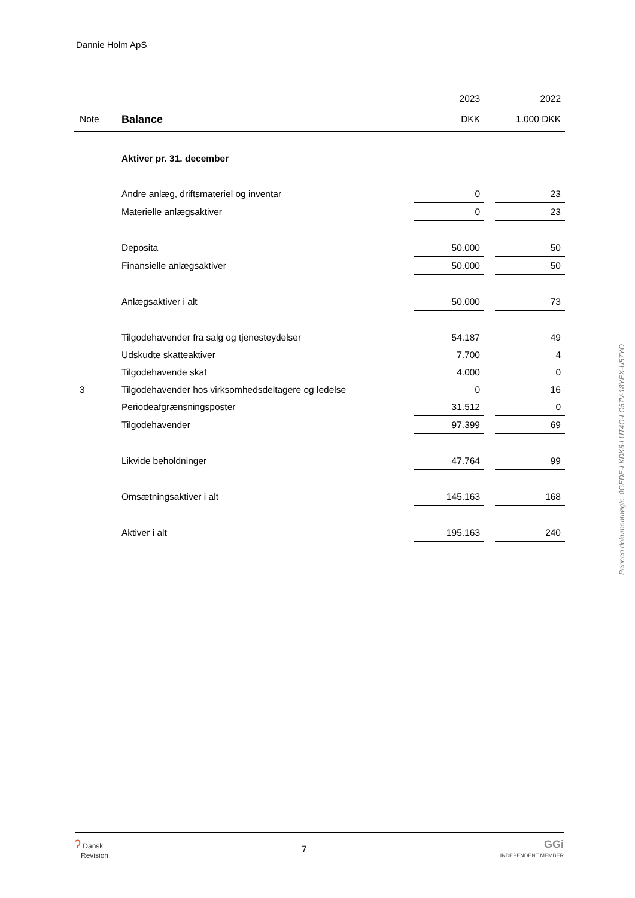Dannie Holm ApS
| | | 2023 | | 2022 |
| Note | Balance | DKK | | 1.000 DKK |
| | Aktiver pr. 31. december | | | |
| | Andre anlæg, driftsmateriel og inventar | 0 | | 23 |
| | Materielle anlægsaktiver | 0 | | 23 |
| | Deposita | 50.000 | | 50 |
| | Finansielle anlægsaktiver | 50.000 | | 50 |
| | Anlægsaktiver i alt | 50.000 | | 73 |
| | Tilgodehavender fra salg og tjenesteydelser | 54.187 | | 49 |
| | Udskudte skatteaktiver | 7.700 | | 4 |
| | Tilgodehavende skat | 4.000 | | 0 |
| 3 | Tilgodehavender hos virksomhedsdeltagere og ledelse | 0 | | 16 |
| | Periodeafgrænsningsposter | 31.512 | | 0 |
| | Tilgodehavender | 97.399 | | 69 |
| | Likvide beholdninger | 47.764 | | 99 |
| | Omsætningsaktiver i alt | 145.163 | | 168 |
| | Aktiver i alt | 195.163 | | 240 |
Penneo dokumentnøgle: 0GEDE-LKDK6-LUT4G-LO57V-18YEX-U57YO
ʔ Dansk
Revision
7
GGi
INDEPENDENT MEMBER